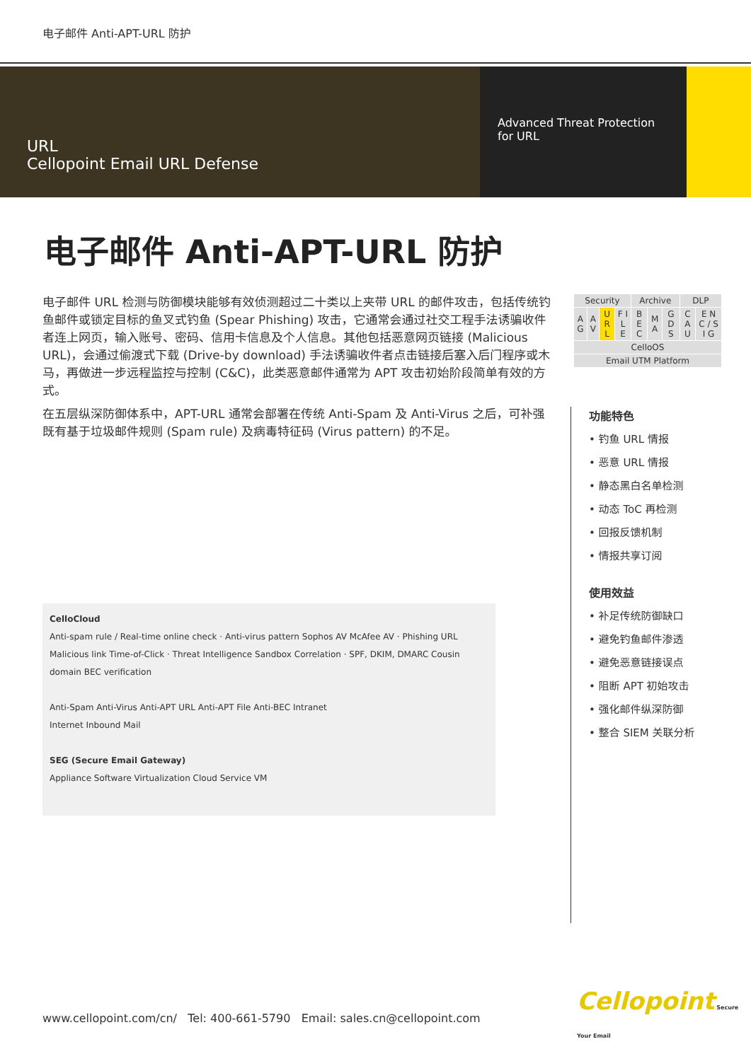电子邮件 Anti-APT-URL 防护
URL
Cellopoint Email URL Defense
Advanced Threat Protection
for URL
电子邮件 Anti-APT-URL 防护
电子邮件 URL 检测与防御模块能够有效侦测超过二十类以上夹带 URL 的邮件攻击，包括传统钓鱼邮件或锁定目标的鱼叉式钓鱼 (Spear Phishing) 攻击，它通常会通过社交工程手法诱骗收件者连上网页，输入账号、密码、信用卡信息及个人信息。其他包括恶意网页链接 (Malicious URL)，会通过偷渡式下载 (Drive-by download) 手法诱骗收件者点击链接后塞入后门程序或木马，再做进一步远程监控与控制 (C&C)，此类恶意邮件通常为 APT 攻击初始阶段简单有效的方式。
在五层纵深防御体系中，APT-URL 通常会部署在传统 Anti-Spam 及 Anti-Virus 之后，可补强既有基于垃圾邮件规则 (Spam rule) 及病毒特征码 (Virus pattern) 的不足。
CelloCloud
Anti-spam rule / Real-time online check · Anti-virus pattern Sophos AV McAfee AV · Phishing URL Malicious link Time-of-Click · Threat Intelligence Sandbox Correlation · SPF, DKIM, DMARC Cousin domain BEC verification
Anti-Spam Anti-Virus Anti-APT URL Anti-APT File Anti-BEC Intranet
Internet Inbound Mail
SEG (Secure Email Gateway)
Appliance Software Virtualization Cloud Service VM
| Security | | | | Archive | | | DLP | |
| A G | A V | U R L | F I L E | B E C | M A | G D S | C A U | E N C / S I G |
| CelloOS | | | | | | | | |
| Email UTM Platform | | | | | | | | |
功能特色
• 钓鱼 URL 情报
• 恶意 URL 情报
• 静态黑白名单检测
• 动态 ToC 再检测
• 回报反馈机制
• 情报共享订阅
使用效益
• 补足传统防御缺口
• 避免钓鱼邮件渗透
• 避免恶意链接误点
• 阻断 APT 初始攻击
• 强化邮件纵深防御
• 整合 SIEM 关联分析
www.cellopoint.com/cn/ Tel: 400-661-5790 Email: sales.cn@cellopoint.com
Cellopoint Secure Your Email